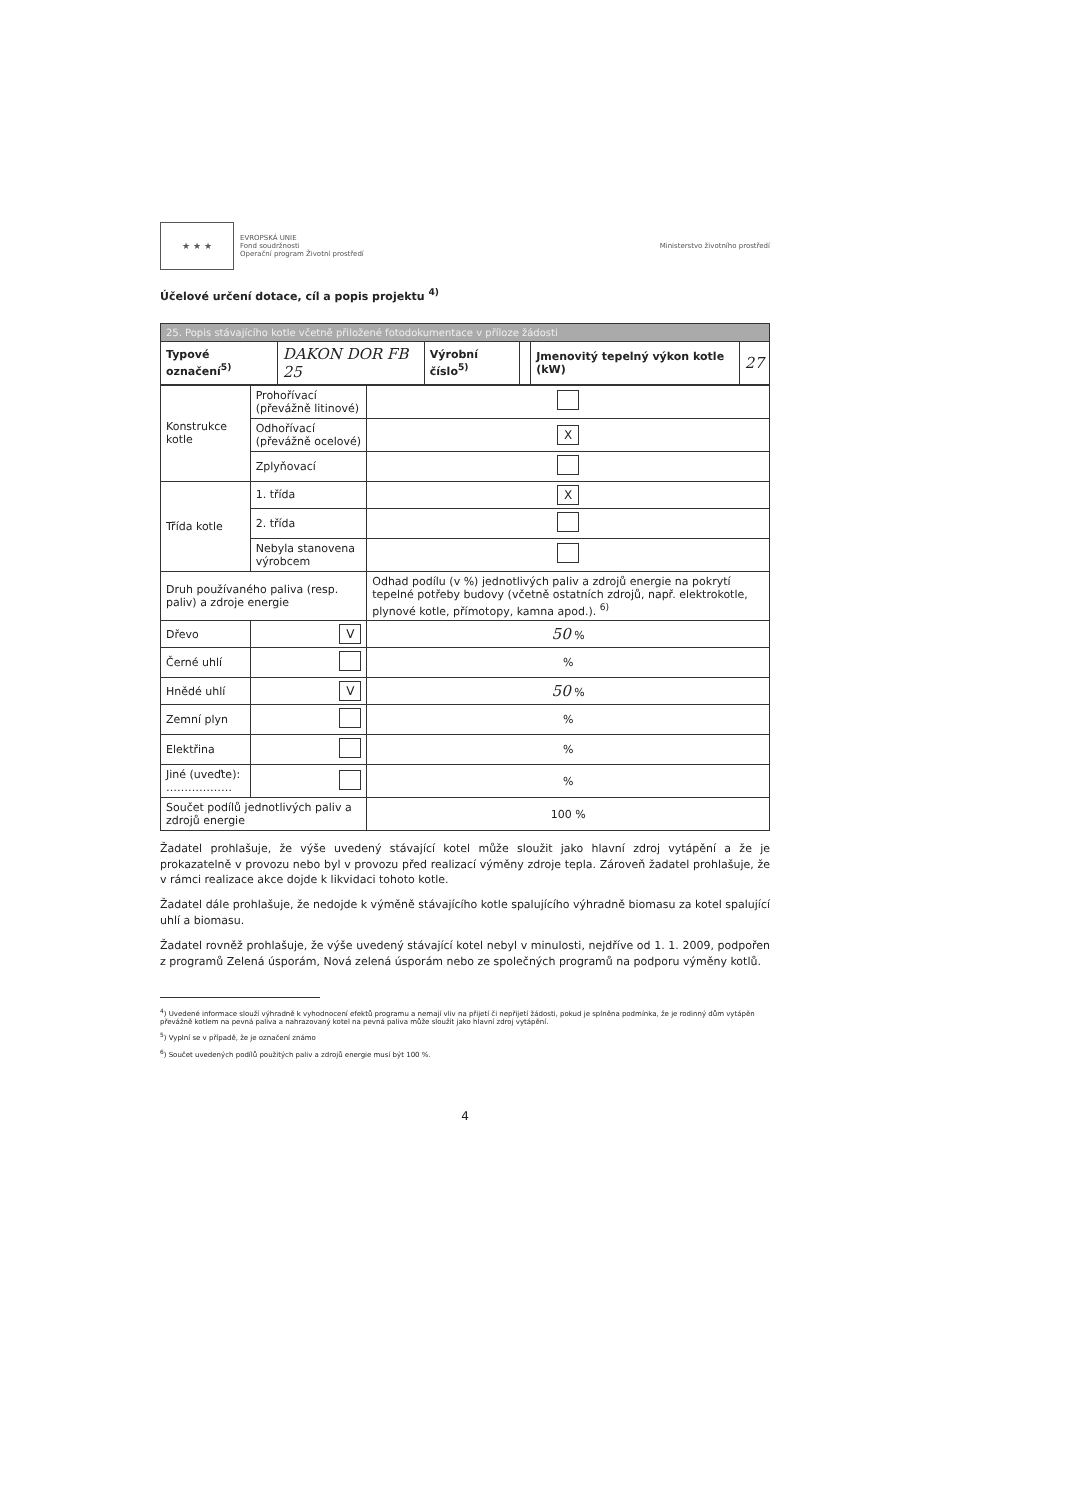★ ★ ★
EVROPSKÁ UNIE
Fond soudržnosti
Operační program Životní prostředí
Ministerstvo životního prostředí
Účelové určení dotace, cíl a popis projektu <sup>4)</sup>
| 25. Popis stávajícího kotle včetně přiložené fotodokumentace v příloze žádosti | | | | | |
| Typové označení<sup>5)</sup> | DAKON DOR FB 25 | Výrobní číslo<sup>5)</sup> | | Jmenovitý tepelný výkon kotle (kW) | 27 |
| Konstrukce kotle | Prohořívací (převážně litinové) | |
| | Odhořívací (převážně ocelové) | X |
| | Zplyňovací | |
| Třída kotle | 1. třída | X |
| | 2. třída | |
| | Nebyla stanovena výrobcem | |
| Druh používaného paliva (resp. paliv) a zdroje energie | | Odhad podílu (v %) jednotlivých paliv a zdrojů energie na pokrytí tepelné potřeby budovy (včetně ostatních zdrojů, např. elektrokotle, plynové kotle, přímotopy, kamna apod.). <sup>6)</sup> |
| Dřevo | V | 50 % |
| Černé uhlí | | % |
| Hnědé uhlí | V | 50 % |
| Zemní plyn | | % |
| Elektřina | | % |
| Jiné (uveďte): ……………… | | % |
| Součet podílů jednotlivých paliv a zdrojů energie | | 100 % |
Žadatel prohlašuje, že výše uvedený stávající kotel může sloužit jako hlavní zdroj vytápění a že je prokazatelně v provozu nebo byl v provozu před realizací výměny zdroje tepla. Zároveň žadatel prohlašuje, že v rámci realizace akce dojde k likvidaci tohoto kotle.
Žadatel dále prohlašuje, že nedojde k výměně stávajícího kotle spalujícího výhradně biomasu za kotel spalující uhlí a biomasu.
Žadatel rovněž prohlašuje, že výše uvedený stávající kotel nebyl v minulosti, nejdříve od 1. 1. 2009, podpořen z programů Zelená úsporám, Nová zelená úsporám nebo ze společných programů na podporu výměny kotlů.
<sup>4</sup>) Uvedené informace slouží výhradně k vyhodnocení efektů programu a nemají vliv na přijetí či nepřijetí žádosti, pokud je splněna podmínka, že je rodinný dům vytápěn převážně kotlem na pevná paliva a nahrazovaný kotel na pevná paliva může sloužit jako hlavní zdroj vytápění.
<sup>5</sup>) Vyplní se v případě, že je označení známo
<sup>6</sup>) Součet uvedených podílů použitých paliv a zdrojů energie musí být 100 %.
4